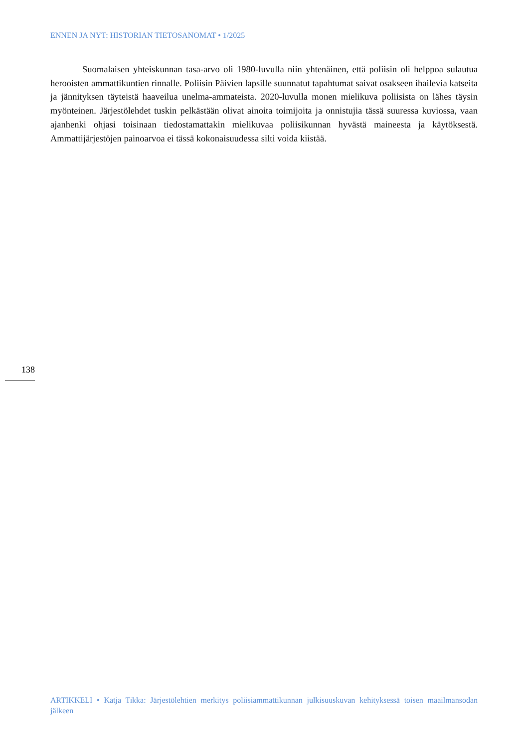ENNEN JA NYT: HISTORIAN TIETOSANOMAT • 1/2025
Suomalaisen yhteiskunnan tasa-arvo oli 1980-luvulla niin yhtenäinen, että poliisin oli helppoa sulautua herooisten ammattikuntien rinnalle. Poliisin Päivien lapsille suunnatut tapahtumat saivat osakseen ihailevia katseita ja jännityksen täyteistä haaveilua unelma-ammateista. 2020-luvulla monen mielikuva poliisista on lähes täysin myönteinen. Järjestölehdet tuskin pelkästään olivat ainoita toimijoita ja onnistujia tässä suuressa kuviossa, vaan ajanhenki ohjasi toisinaan tiedostamattakin mielikuvaa poliisikunnan hyvästä maineesta ja käytöksestä. Ammattijärjestöjen painoarvoa ei tässä kokonaisuudessa silti voida kiistää.
138
ARTIKKELI • Katja Tikka: Järjestölehtien merkitys poliisiammattikunnan julkisuuskuvan kehityksessä toisen maailmansodan jälkeen